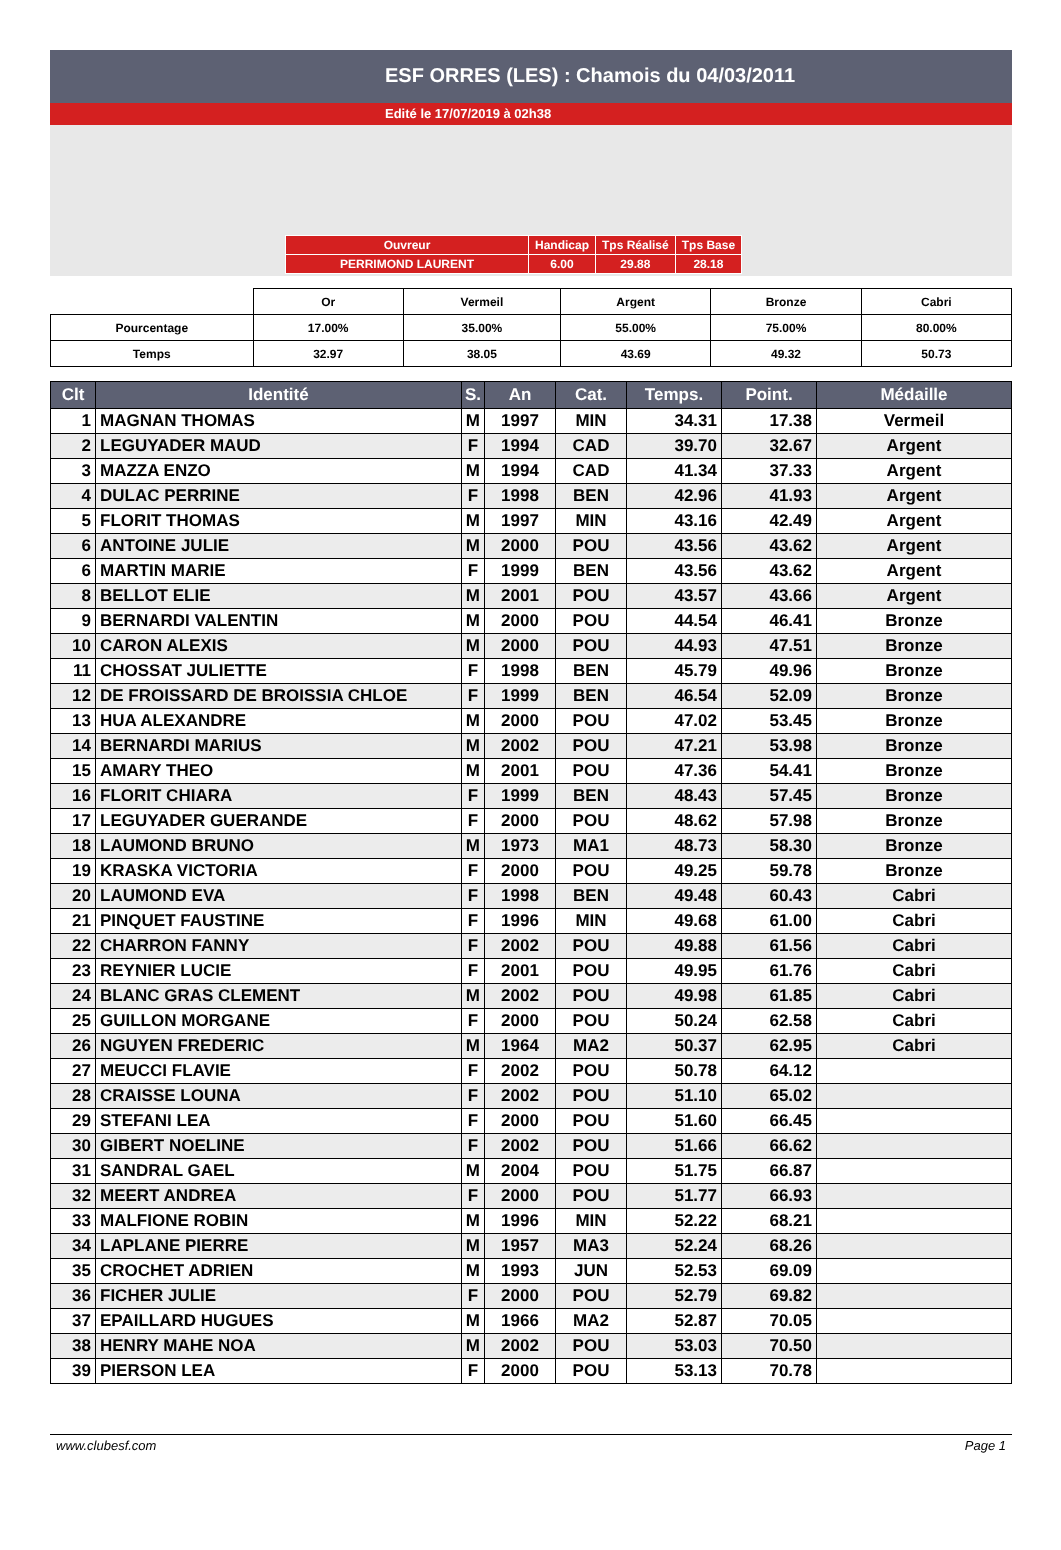ESF ORRES (LES) : Chamois du 04/03/2011
Edité le 17/07/2019 à 02h38
| Ouvreur | Handicap | Tps Réalisé | Tps Base |
| PERRIMOND LAURENT | 6.00 | 29.88 | 28.18 |
| | Or | Vermeil | Argent | Bronze | Cabri |
| --- | --- | --- | --- | --- | --- |
| Pourcentage | 17.00% | 35.00% | 55.00% | 75.00% | 80.00% |
| Temps | 32.97 | 38.05 | 43.69 | 49.32 | 50.73 |
| Clt | Identité | S. | An | Cat. | Temps. | Point. | Médaille |
| --- | --- | --- | --- | --- | --- | --- | --- |
| 1 | MAGNAN THOMAS | M | 1997 | MIN | 34.31 | 17.38 | Vermeil |
| 2 | LEGUYADER MAUD | F | 1994 | CAD | 39.70 | 32.67 | Argent |
| 3 | MAZZA ENZO | M | 1994 | CAD | 41.34 | 37.33 | Argent |
| 4 | DULAC PERRINE | F | 1998 | BEN | 42.96 | 41.93 | Argent |
| 5 | FLORIT THOMAS | M | 1997 | MIN | 43.16 | 42.49 | Argent |
| 6 | ANTOINE JULIE | M | 2000 | POU | 43.56 | 43.62 | Argent |
| 6 | MARTIN MARIE | F | 1999 | BEN | 43.56 | 43.62 | Argent |
| 8 | BELLOT ELIE | M | 2001 | POU | 43.57 | 43.66 | Argent |
| 9 | BERNARDI VALENTIN | M | 2000 | POU | 44.54 | 46.41 | Bronze |
| 10 | CARON ALEXIS | M | 2000 | POU | 44.93 | 47.51 | Bronze |
| 11 | CHOSSAT JULIETTE | F | 1998 | BEN | 45.79 | 49.96 | Bronze |
| 12 | DE FROISSARD DE BROISSIA CHLOE | F | 1999 | BEN | 46.54 | 52.09 | Bronze |
| 13 | HUA ALEXANDRE | M | 2000 | POU | 47.02 | 53.45 | Bronze |
| 14 | BERNARDI MARIUS | M | 2002 | POU | 47.21 | 53.98 | Bronze |
| 15 | AMARY THEO | M | 2001 | POU | 47.36 | 54.41 | Bronze |
| 16 | FLORIT CHIARA | F | 1999 | BEN | 48.43 | 57.45 | Bronze |
| 17 | LEGUYADER GUERANDE | F | 2000 | POU | 48.62 | 57.98 | Bronze |
| 18 | LAUMOND BRUNO | M | 1973 | MA1 | 48.73 | 58.30 | Bronze |
| 19 | KRASKA VICTORIA | F | 2000 | POU | 49.25 | 59.78 | Bronze |
| 20 | LAUMOND EVA | F | 1998 | BEN | 49.48 | 60.43 | Cabri |
| 21 | PINQUET FAUSTINE | F | 1996 | MIN | 49.68 | 61.00 | Cabri |
| 22 | CHARRON FANNY | F | 2002 | POU | 49.88 | 61.56 | Cabri |
| 23 | REYNIER LUCIE | F | 2001 | POU | 49.95 | 61.76 | Cabri |
| 24 | BLANC GRAS CLEMENT | M | 2002 | POU | 49.98 | 61.85 | Cabri |
| 25 | GUILLON MORGANE | F | 2000 | POU | 50.24 | 62.58 | Cabri |
| 26 | NGUYEN FREDERIC | M | 1964 | MA2 | 50.37 | 62.95 | Cabri |
| 27 | MEUCCI FLAVIE | F | 2002 | POU | 50.78 | 64.12 | |
| 28 | CRAISSE LOUNA | F | 2002 | POU | 51.10 | 65.02 | |
| 29 | STEFANI LEA | F | 2000 | POU | 51.60 | 66.45 | |
| 30 | GIBERT NOELINE | F | 2002 | POU | 51.66 | 66.62 | |
| 31 | SANDRAL GAEL | M | 2004 | POU | 51.75 | 66.87 | |
| 32 | MEERT ANDREA | F | 2000 | POU | 51.77 | 66.93 | |
| 33 | MALFIONE ROBIN | M | 1996 | MIN | 52.22 | 68.21 | |
| 34 | LAPLANE PIERRE | M | 1957 | MA3 | 52.24 | 68.26 | |
| 35 | CROCHET ADRIEN | M | 1993 | JUN | 52.53 | 69.09 | |
| 36 | FICHER JULIE | F | 2000 | POU | 52.79 | 69.82 | |
| 37 | EPAILLARD HUGUES | M | 1966 | MA2 | 52.87 | 70.05 | |
| 38 | HENRY MAHE NOA | M | 2002 | POU | 53.03 | 70.50 | |
| 39 | PIERSON LEA | F | 2000 | POU | 53.13 | 70.78 | |
www.clubesf.com Page 1